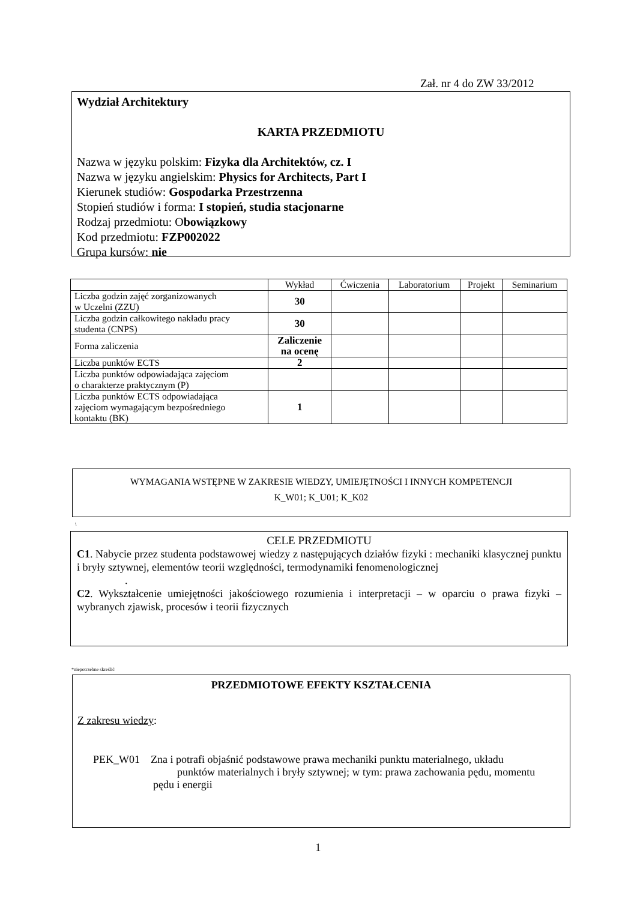Zał. nr 4 do ZW 33/2012
Wydział Architektury
KARTA PRZEDMIOTU
Nazwa w języku polskim: Fizyka dla Architektów, cz. I
Nazwa w języku angielskim: Physics for Architects, Part I
Kierunek studiów: Gospodarka Przestrzenna
Stopień studiów i forma: I stopień, studia stacjonarne
Rodzaj przedmiotu: Obowiązkowy
Kod przedmiotu: FZP002022
Grupa kursów: nie
| | Wykład | Ćwiczenia | Laboratorium | Projekt | Seminarium |
| --- | --- | --- | --- | --- | --- |
| Liczba godzin zajęć zorganizowanych w Uczelni (ZZU) | 30 | | | | |
| Liczba godzin całkowitego nakładu pracy studenta (CNPS) | 30 | | | | |
| Forma zaliczenia | Zaliczenie na ocenę | | | | |
| Liczba punktów ECTS | 2 | | | | |
| Liczba punktów odpowiadająca zajęciom o charakterze praktycznym (P) | | | | | |
| Liczba punktów ECTS odpowiadająca zajęciom wymagającym bezpośredniego kontaktu (BK) | 1 | | | | |
WYMAGANIA WSTĘPNE W ZAKRESIE WIEDZY, UMIEJĘTNOŚCI I INNYCH KOMPETENCJI
K_W01; K_U01; K_K02
\
CELE PRZEDMIOTU
C1. Nabycie przez studenta podstawowej wiedzy z następujących działów fizyki : mechaniki klasycznej punktu i bryły sztywnej, elementów teorii względności, termodynamiki fenomenologicznej
.
C2. Wykształcenie umiejętności jakościowego rozumienia i interpretacji – w oparciu o prawa fizyki – wybranych zjawisk, procesów i teorii fizycznych
*niepotrzebne skreślić
PRZEDMIOTOWE EFEKTY KSZTAŁCENIA
Z zakresu wiedzy:
PEK_W01 Zna i potrafi objaśnić podstawowe prawa mechaniki punktu materialnego, układu
punktów materialnych i bryły sztywnej; w tym: prawa zachowania pędu, momentu
pędu i energii
1